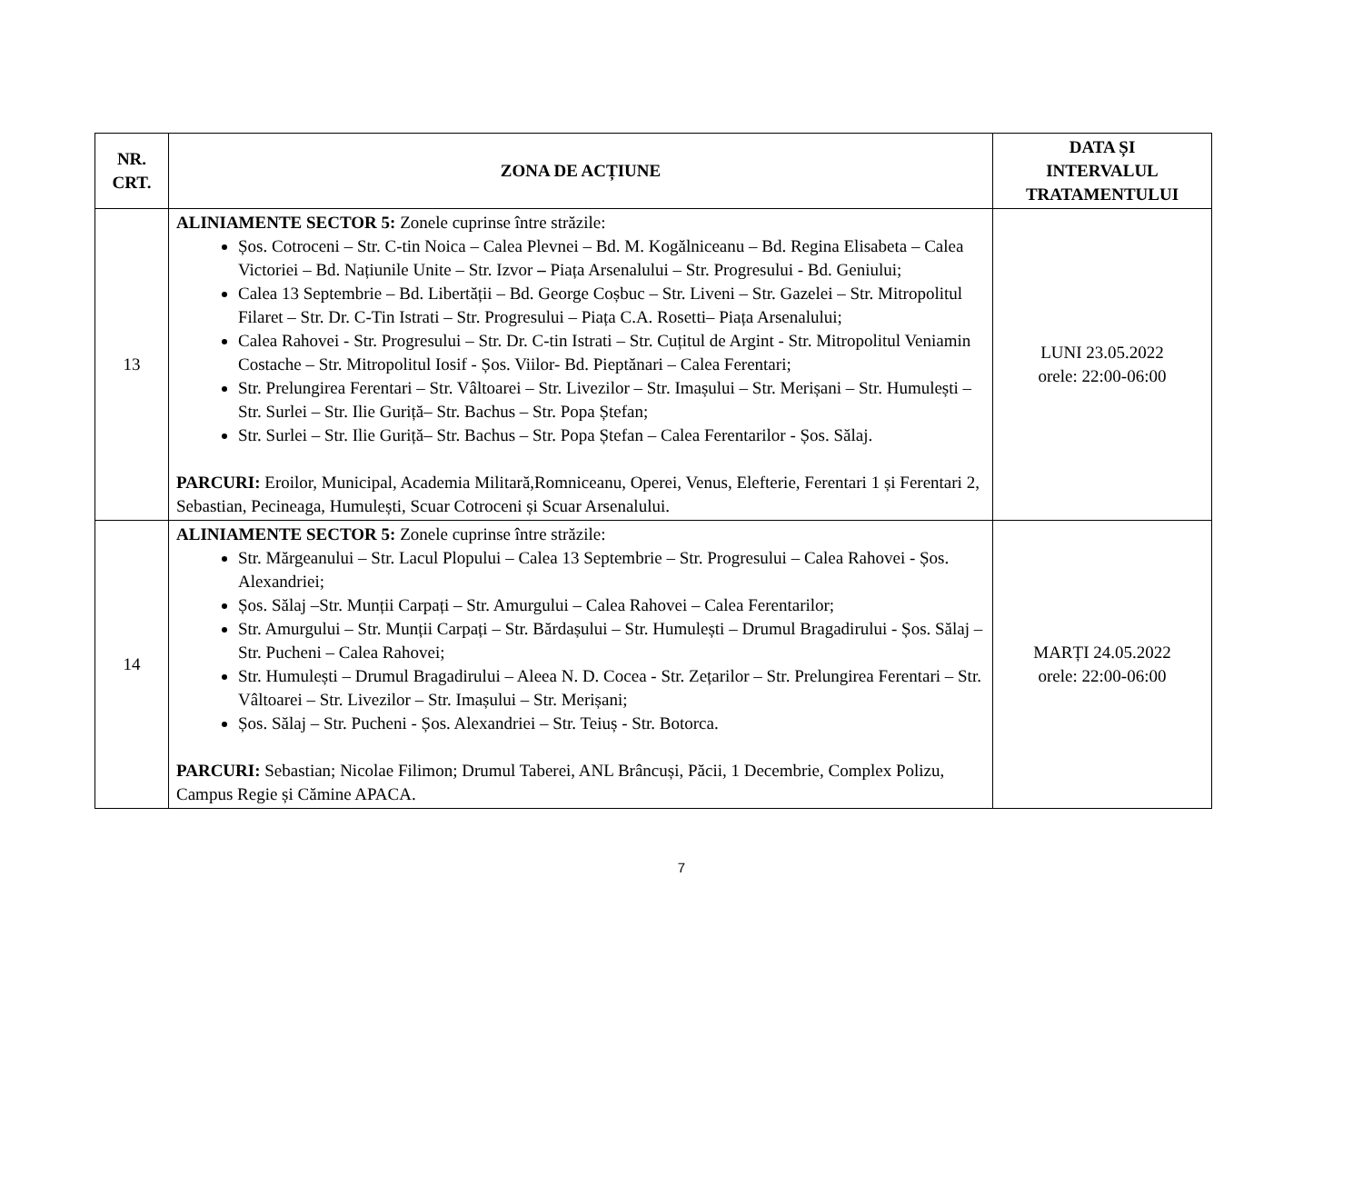| NR. CRT. | ZONA DE ACȚIUNE | DATA ȘI INTERVALUL TRATAMENTULUI |
| --- | --- | --- |
| 13 | ALINIAMENTE SECTOR 5: Zonele cuprinse între străzile: Șos. Cotroceni – Str. C-tin Noica – Calea Plevnei – Bd. M. Kogălniceanu – Bd. Regina Elisabeta – Calea Victoriei – Bd. Națiunile Unite – Str. Izvor – Piața Arsenalului – Str. Progresului - Bd. Geniului; Calea 13 Septembrie – Bd. Libertății – Bd. George Coșbuc – Str. Liveni – Str. Gazelei – Str. Mitropolitul Filaret – Str. Dr. C-Tin Istrati – Str. Progresului – Piața C.A. Rosetti– Piața Arsenalului; Calea Rahovei - Str. Progresului – Str. Dr. C-tin Istrati – Str. Cuțitul de Argint - Str. Mitropolitul Veniamin Costache – Str. Mitropolitul Iosif - Șos. Viilor- Bd. Pieptănari – Calea Ferentari; Str. Prelungirea Ferentari – Str. Vâltoarei – Str. Livezilor – Str. Imașului – Str. Merișani – Str. Humulești – Str. Surlei – Str. Ilie Guriță– Str. Bachus – Str. Popa Ștefan; Str. Surlei – Str. Ilie Guriță– Str. Bachus – Str. Popa Ștefan – Calea Ferentarilor - Șos. Sălaj. PARCURI: Eroilor, Municipal, Academia Militară,Romniceanu, Operei, Venus, Elefterie, Ferentari 1 și Ferentari 2, Sebastian, Pecineaga, Humulești, Scuar Cotroceni și Scuar Arsenalului. | LUNI 23.05.2022 orele: 22:00-06:00 |
| 14 | ALINIAMENTE SECTOR 5: Zonele cuprinse între străzile: Str. Mărgeanului – Str. Lacul Plopului – Calea 13 Septembrie – Str. Progresului – Calea Rahovei - Șos. Alexandriei; Șos. Sălaj –Str. Munții Carpați – Str. Amurgului – Calea Rahovei – Calea Ferentarilor; Str. Amurgului – Str. Munții Carpați – Str. Bărdașului – Str. Humulești – Drumul Bragadirului - Șos. Sălaj – Str. Pucheni – Calea Rahovei; Str. Humulești – Drumul Bragadirului – Aleea N. D. Cocea - Str. Zețarilor – Str. Prelungirea Ferentari – Str. Vâltoarei – Str. Livezilor – Str. Imașului – Str. Merișani; Șos. Sălaj – Str. Pucheni - Șos. Alexandriei – Str. Teiuș - Str. Botorca. PARCURI: Sebastian; Nicolae Filimon; Drumul Taberei, ANL Brâncuși, Păcii, 1 Decembrie, Complex Polizu, Campus Regie și Cămine APACA. | MARȚI 24.05.2022 orele: 22:00-06:00 |
7